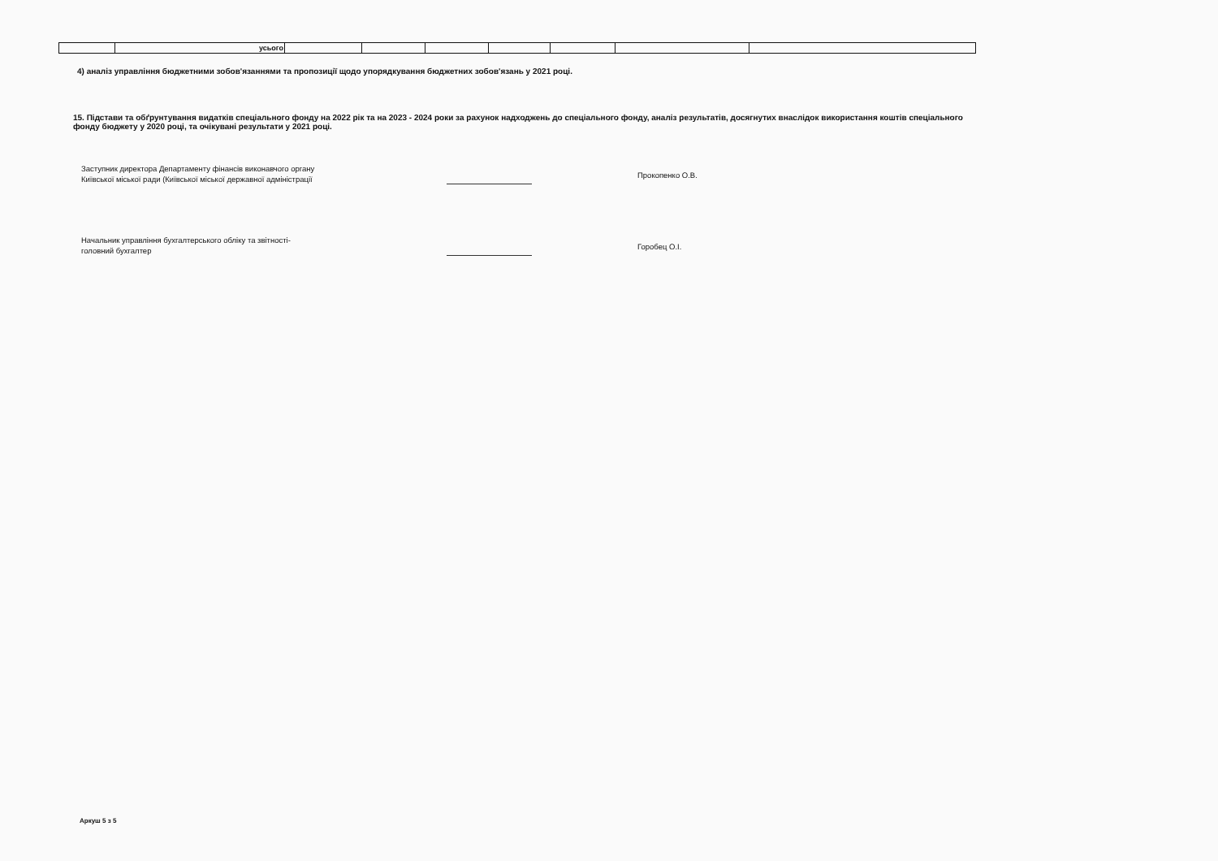| | усього | | | | | | | |
4) аналіз управління бюджетними зобов'язаннями та пропозиції щодо упорядкування бюджетних зобов'язань у 2021 році.
15. Підстави та обґрунтування видатків спеціального фонду на 2022 рік та на 2023 - 2024 роки за рахунок надходжень до спеціального фонду, аналіз результатів, досягнутих внаслідок використання коштів спеціального фонду бюджету у 2020 році, та очікувані результати у 2021 році.
Заступник директора Департаменту фінансів виконавчого органу
Київської міської ради (Київської міської державної адміністрації
Прокопенко О.В.
Начальник управління бухгалтерського обліку та звітності-
головний бухгалтер
Горобец О.І.
Аркуш 5 з 5